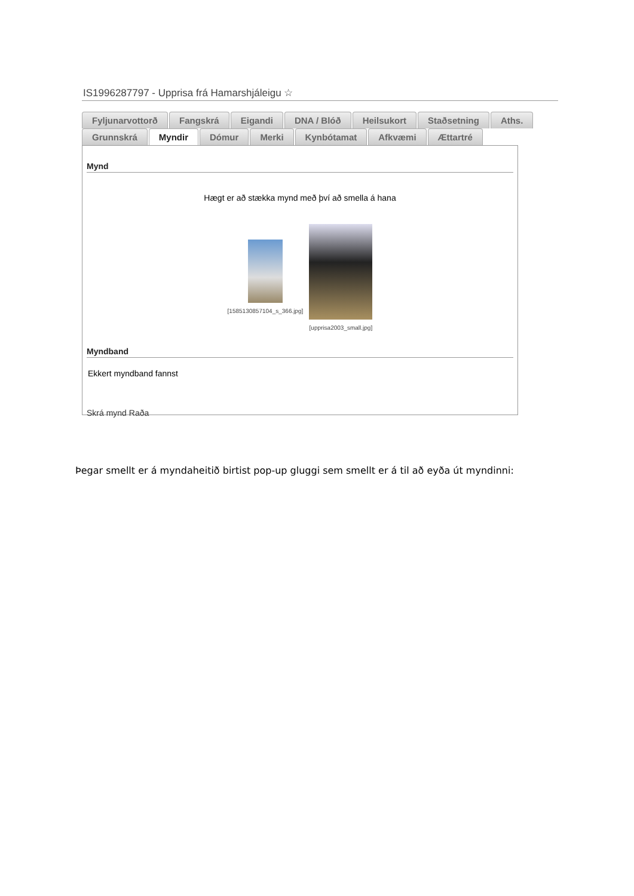IS1996287797 - Upprisa frá Hamarshjáleigu ☆
Fyljunarvottorð Fangskrá Eigandi DNA / Blóð Heilsukort Staðsetning Aths.
Grunnskrá Myndir Dómur Merki Kynbótamat Afkvæmi Ættartré
Mynd
Hægt er að stækka mynd með því að smella á hana
[1585130857104_s_366.jpg] [upprisa2003_small.jpg]
Myndband
Ekkert myndband fannst
Skrá mynd Raða
Þegar smellt er á myndaheitið birtist pop-up gluggi sem smellt er á til að eyða út myndinni: